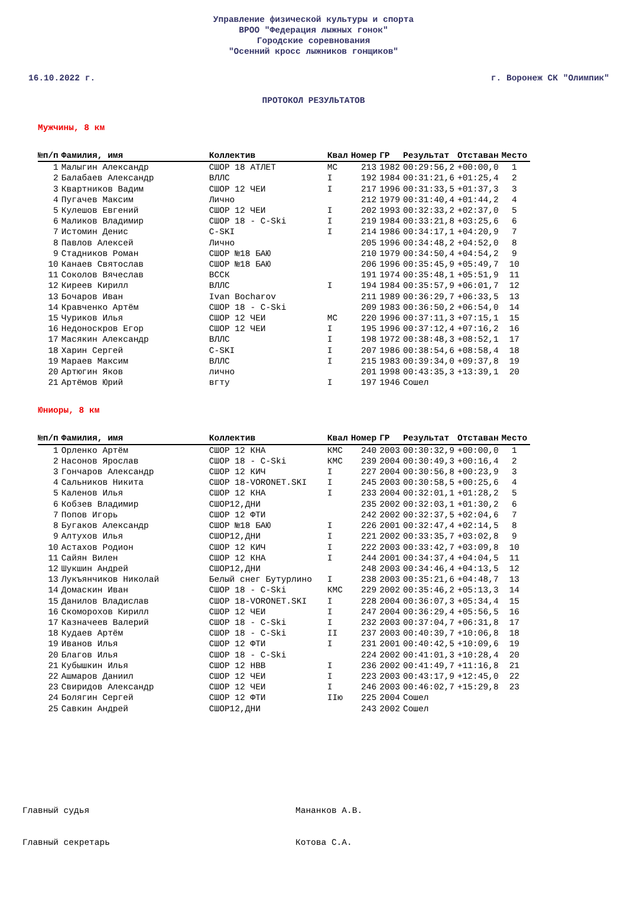Управление физической культуры и спорта
ВРОО "Федерация лыжных гонок"
Городские соревнования
"Осенний кросс лыжников гонщиков"
16.10.2022 г. г. Воронеж СК "Олимпик"
ПРОТОКОЛ РЕЗУЛЬТАТОВ
Мужчины, 8 км
| №п/п | Фамилия, имя | Коллектив | Квал | Номер | ГР | Результат | Отставан | Место |
| --- | --- | --- | --- | --- | --- | --- | --- | --- |
| 1 | Малыгин Александр | СШОР 18 АТЛЕТ | МС | 213 | 1982 | 00:29:56,2 | +00:00,0 | 1 |
| 2 | Балабаев Александр | ВЛЛС | I | 192 | 1984 | 00:31:21,6 | +01:25,4 | 2 |
| 3 | Квартников Вадим | СШОР 12 ЧЕИ | I | 217 | 1996 | 00:31:33,5 | +01:37,3 | 3 |
| 4 | Пугачев Максим | Лично | | 212 | 1979 | 00:31:40,4 | +01:44,2 | 4 |
| 5 | Кулешов Евгений | СШОР 12 ЧЕИ | I | 202 | 1993 | 00:32:33,2 | +02:37,0 | 5 |
| 6 | Маликов Владимир | СШОР 18 - C-Ski | I | 219 | 1984 | 00:33:21,8 | +03:25,6 | 6 |
| 7 | Истомин Денис | C-SKI | I | 214 | 1986 | 00:34:17,1 | +04:20,9 | 7 |
| 8 | Павлов Алексей | Лично | | 205 | 1996 | 00:34:48,2 | +04:52,0 | 8 |
| 9 | Стадников Роман | СШОР №18 БАЮ | | 210 | 1979 | 00:34:50,4 | +04:54,2 | 9 |
| 10 | Канаев Святослав | СШОР №18 БАЮ | | 206 | 1996 | 00:35:45,9 | +05:49,7 | 10 |
| 11 | Соколов Вячеслав | ВССК | | 191 | 1974 | 00:35:48,1 | +05:51,9 | 11 |
| 12 | Киреев Кирилл | ВЛЛС | I | 194 | 1984 | 00:35:57,9 | +06:01,7 | 12 |
| 13 | Бочаров Иван | Ivan Bocharov | | 211 | 1989 | 00:36:29,7 | +06:33,5 | 13 |
| 14 | Кравченко Артём | СШОР 18 - C-Ski | | 209 | 1983 | 00:36:50,2 | +06:54,0 | 14 |
| 15 | Чуриков Илья | СШОР 12 ЧЕИ | МС | 220 | 1996 | 00:37:11,3 | +07:15,1 | 15 |
| 16 | Недоноскров Егор | СШОР 12 ЧЕИ | I | 195 | 1996 | 00:37:12,4 | +07:16,2 | 16 |
| 17 | Масякин Александр | ВЛЛС | I | 198 | 1972 | 00:38:48,3 | +08:52,1 | 17 |
| 18 | Харин Сергей | C-SKI | I | 207 | 1986 | 00:38:54,6 | +08:58,4 | 18 |
| 19 | Мараев Максим | ВЛЛС | I | 215 | 1983 | 00:39:34,0 | +09:37,8 | 19 |
| 20 | Артюгин Яков | лично | | 201 | 1998 | 00:43:35,3 | +13:39,1 | 20 |
| 21 | Артёмов Юрий | вгту | I | 197 | 1946 | Сошел | | |
Юниоры, 8 км
| №п/п | Фамилия, имя | Коллектив | Квал | Номер | ГР | Результат | Отставан | Место |
| --- | --- | --- | --- | --- | --- | --- | --- | --- |
| 1 | Орленко Артём | СШОР 12 КНА | КМС | 240 | 2003 | 00:30:32,9 | +00:00,0 | 1 |
| 2 | Насонов Ярослав | СШОР 18 - C-Ski | КМС | 239 | 2004 | 00:30:49,3 | +00:16,4 | 2 |
| 3 | Гончаров Александр | СШОР 12 КИЧ | I | 227 | 2004 | 00:30:56,8 | +00:23,9 | 3 |
| 4 | Сальников Никита | СШОР 18-VORONET.SKI | I | 245 | 2003 | 00:30:58,5 | +00:25,6 | 4 |
| 5 | Каленов Илья | СШОР 12 КНА | I | 233 | 2004 | 00:32:01,1 | +01:28,2 | 5 |
| 6 | Кобзев Владимир | СШОР12,ДНИ | | 235 | 2002 | 00:32:03,1 | +01:30,2 | 6 |
| 7 | Попов Игорь | СШОР 12 ФТИ | | 242 | 2002 | 00:32:37,5 | +02:04,6 | 7 |
| 8 | Бугаков Александр | СШОР №18 БАЮ | I | 226 | 2001 | 00:32:47,4 | +02:14,5 | 8 |
| 9 | Алтухов Илья | СШОР12,ДНИ | I | 221 | 2002 | 00:33:35,7 | +03:02,8 | 9 |
| 10 | Астахов Родион | СШОР 12 КИЧ | I | 222 | 2003 | 00:33:42,7 | +03:09,8 | 10 |
| 11 | Сайян Вилен | СШОР 12 КНА | I | 244 | 2001 | 00:34:37,4 | +04:04,5 | 11 |
| 12 | Шукшин Андрей | СШОР12,ДНИ | | 248 | 2003 | 00:34:46,4 | +04:13,5 | 12 |
| 13 | Лукъянчиков Николай | Белый снег Бутурлино | I | 238 | 2003 | 00:35:21,6 | +04:48,7 | 13 |
| 14 | Домаскин Иван | СШОР 18 - C-Ski | КМС | 229 | 2002 | 00:35:46,2 | +05:13,3 | 14 |
| 15 | Данилов Владислав | СШОР 18-VORONET.SKI | I | 228 | 2004 | 00:36:07,3 | +05:34,4 | 15 |
| 16 | Скоморохов Кирилл | СШОР 12 ЧЕИ | I | 247 | 2004 | 00:36:29,4 | +05:56,5 | 16 |
| 17 | Казначеев Валерий | СШОР 18 - C-Ski | I | 232 | 2003 | 00:37:04,7 | +06:31,8 | 17 |
| 18 | Кудаев Артём | СШОР 18 - C-Ski | II | 237 | 2003 | 00:40:39,7 | +10:06,8 | 18 |
| 19 | Иванов Илья | СШОР 12 ФТИ | I | 231 | 2001 | 00:40:42,5 | +10:09,6 | 19 |
| 20 | Благов Илья | СШОР 18 - C-Ski | | 224 | 2002 | 00:41:01,3 | +10:28,4 | 20 |
| 21 | Кубышкин Илья | СШОР 12 НВВ | I | 236 | 2002 | 00:41:49,7 | +11:16,8 | 21 |
| 22 | Ашмаров Даниил | СШОР 12 ЧЕИ | I | 223 | 2003 | 00:43:17,9 | +12:45,0 | 22 |
| 23 | Свиридов Александр | СШОР 12 ЧЕИ | I | 246 | 2003 | 00:46:02,7 | +15:29,8 | 23 |
| 24 | Болягин Сергей | СШОР 12 ФТИ | IIю | 225 | 2004 | Сошел | | |
| 25 | Савкин Андрей | СШОР12,ДНИ | | 243 | 2002 | Сошел | | |
Главный судья Мананков А.В.
Главный секретарь Котова С.А.